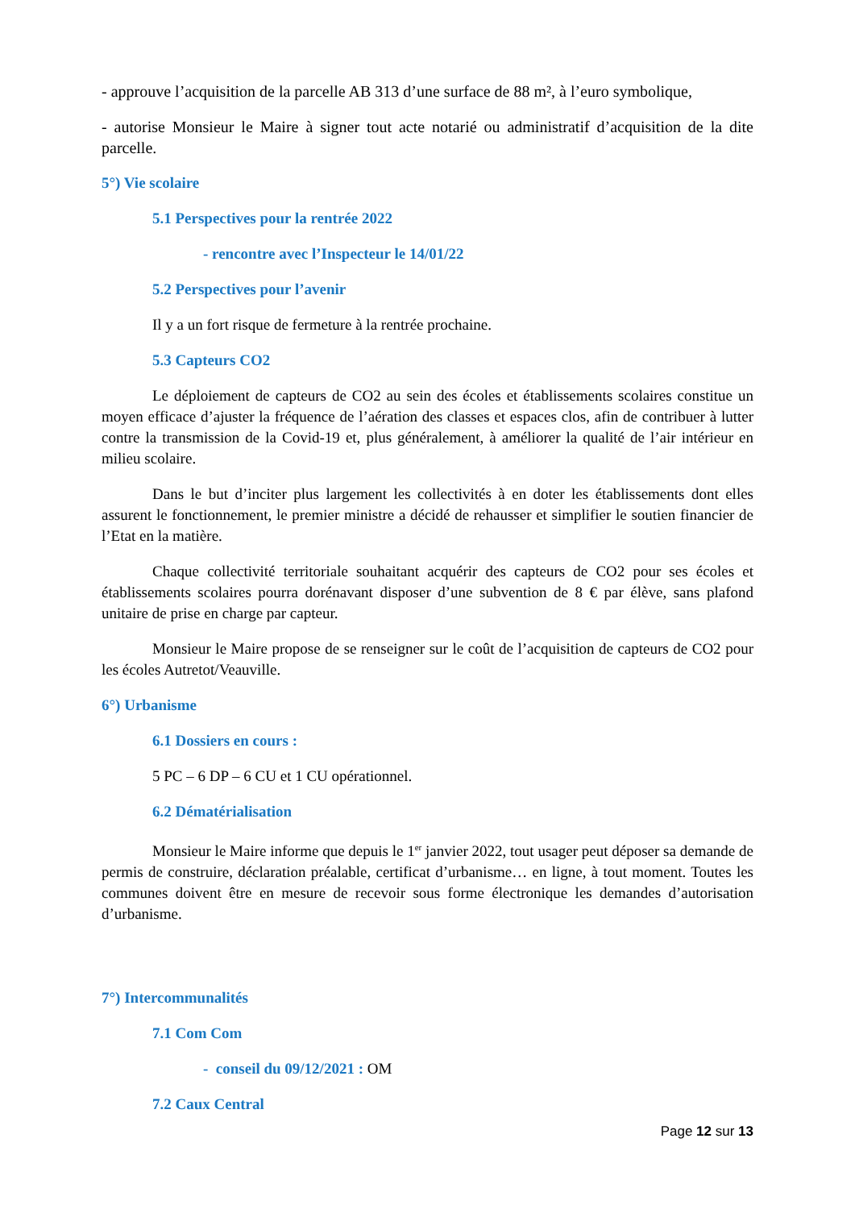- approuve l’acquisition de la parcelle AB 313 d’une surface de 88 m², à l’euro symbolique,
- autorise Monsieur le Maire à signer tout acte notarié ou administratif d’acquisition de la dite parcelle.
5°) Vie scolaire
5.1 Perspectives pour la rentrée 2022
- rencontre avec l’Inspecteur le 14/01/22
5.2 Perspectives pour l’avenir
Il y a un fort risque de fermeture à la rentrée prochaine.
5.3 Capteurs CO2
Le déploiement de capteurs de CO2 au sein des écoles et établissements scolaires constitue un moyen efficace d’ajuster la fréquence de l’aération des classes et espaces clos, afin de contribuer à lutter contre la transmission de la Covid-19 et, plus généralement, à améliorer la qualité de l’air intérieur en milieu scolaire.
Dans le but d’inciter plus largement les collectivités à en doter les établissements dont elles assurent le fonctionnement, le premier ministre a décidé de rehausser et simplifier le soutien financier de l’Etat en la matière.
Chaque collectivité territoriale souhaitant acquérir des capteurs de CO2 pour ses écoles et établissements scolaires pourra dorénavant disposer d’une subvention de 8 € par élève, sans plafond unitaire de prise en charge par capteur.
Monsieur le Maire propose de se renseigner sur le coût de l’acquisition de capteurs de CO2 pour les écoles Autretot/Veauville.
6°) Urbanisme
6.1 Dossiers en cours :
5 PC – 6 DP – 6 CU et 1 CU opérationnel.
6.2 Dématérialisation
Monsieur le Maire informe que depuis le 1<sup>er</sup> janvier 2022, tout usager peut déposer sa demande de permis de construire, déclaration préalable, certificat d’urbanisme… en ligne, à tout moment. Toutes les communes doivent être en mesure de recevoir sous forme électronique les demandes d’autorisation d’urbanisme.
7°) Intercommunalités
7.1 Com Com
- conseil du 09/12/2021 : OM
7.2 Caux Central
Page 12 sur 13